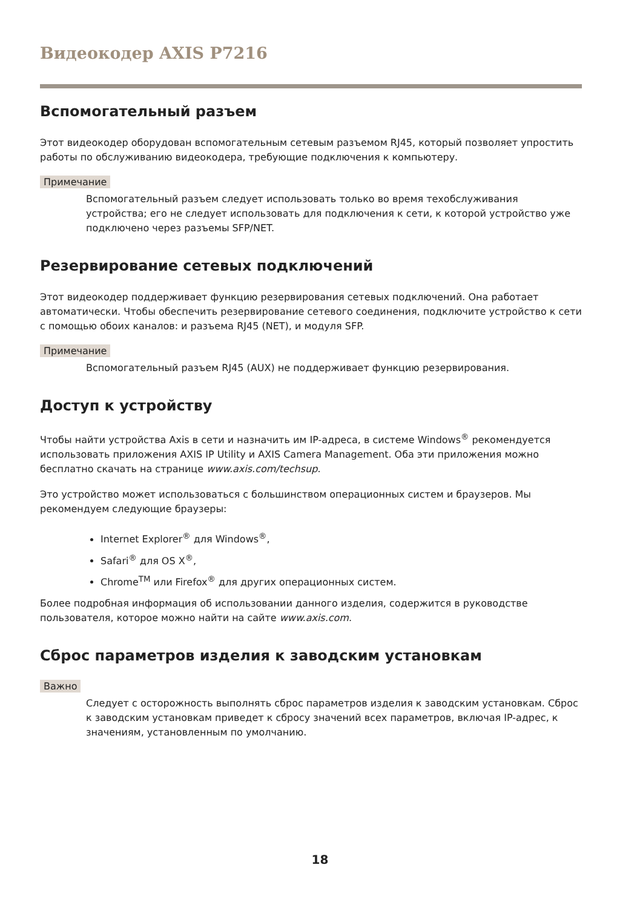Видеокодер AXIS P7216
Вспомогательный разъем
Этот видеокодер оборудован вспомогательным сетевым разъемом RJ45, который позволяет упростить работы по обслуживанию видеокодера, требующие подключения к компьютеру.
Примечание
Вспомогательный разъем следует использовать только во время техобслуживания устройства; его не следует использовать для подключения к сети, к которой устройство уже подключено через разъемы SFP/NET.
Резервирование сетевых подключений
Этот видеокодер поддерживает функцию резервирования сетевых подключений. Она работает автоматически. Чтобы обеспечить резервирование сетевого соединения, подключите устройство к сети с помощью обоих каналов: и разъема RJ45 (NET), и модуля SFP.
Примечание
Вспомогательный разъем RJ45 (AUX) не поддерживает функцию резервирования.
Доступ к устройству
Чтобы найти устройства Axis в сети и назначить им IP-адреса, в системе Windows<sup>®</sup> рекомендуется использовать приложения AXIS IP Utility и AXIS Camera Management. Оба эти приложения можно бесплатно скачать на странице www.axis.com/techsup.
Это устройство может использоваться с большинством операционных систем и браузеров. Мы рекомендуем следующие браузеры:
Internet Explorer<sup>®</sup> для Windows<sup>®</sup>,
Safari<sup>®</sup> для OS X<sup>®</sup>,
Chrome<sup>TM</sup> или Firefox<sup>®</sup> для других операционных систем.
Более подробная информация об использовании данного изделия, содержится в руководстве пользователя, которое можно найти на сайте www.axis.com.
Сброс параметров изделия к заводским установкам
Важно
Следует с осторожность выполнять сброс параметров изделия к заводским установкам. Сброс к заводским установкам приведет к сбросу значений всех параметров, включая IP-адрес, к значениям, установленным по умолчанию.
18